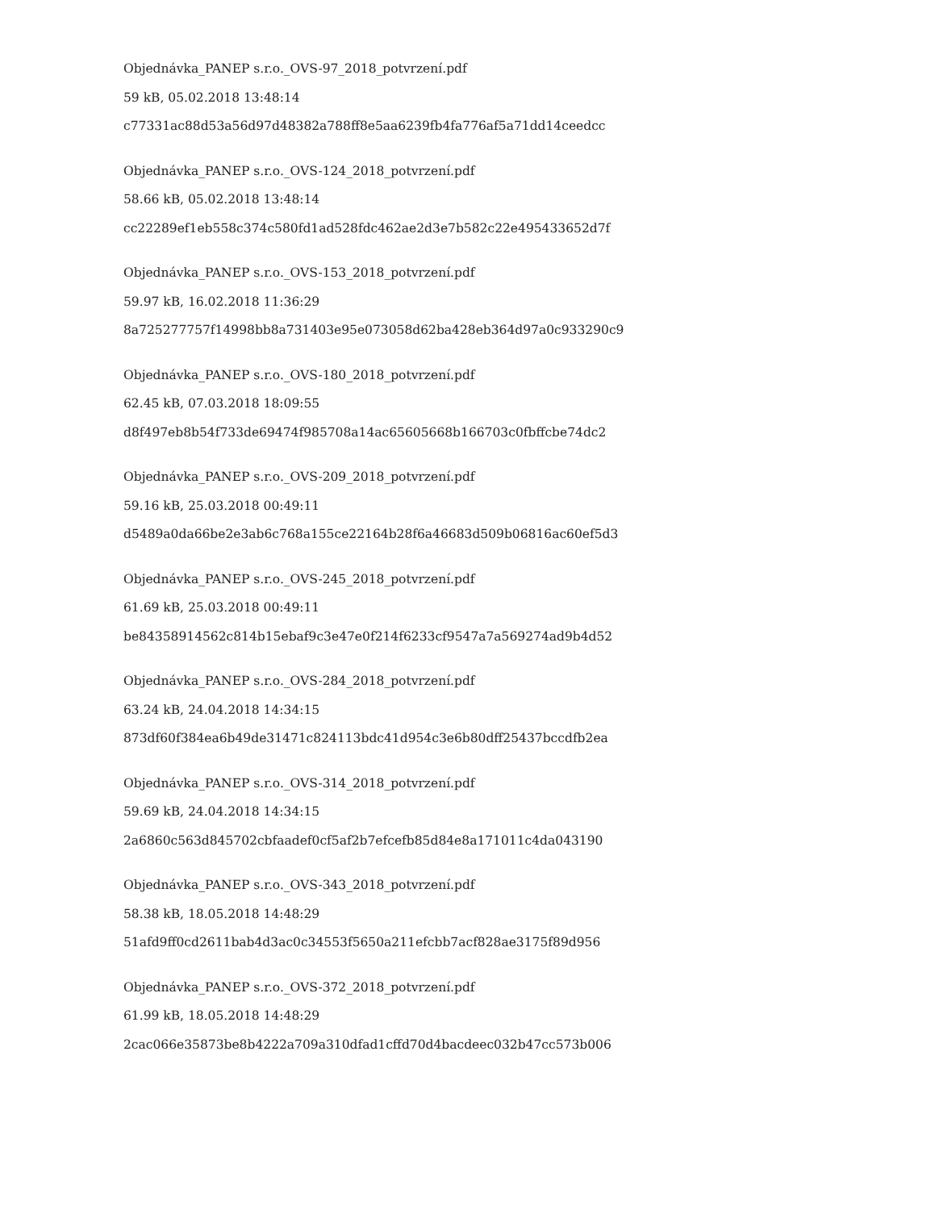Objednávka_PANEP s.r.o._OVS-97_2018_potvrzení.pdf
59 kB, 05.02.2018 13:48:14
c77331ac88d53a56d97d48382a788ff8e5aa6239fb4fa776af5a71dd14ceedcc
Objednávka_PANEP s.r.o._OVS-124_2018_potvrzení.pdf
58.66 kB, 05.02.2018 13:48:14
cc22289ef1eb558c374c580fd1ad528fdc462ae2d3e7b582c22e495433652d7f
Objednávka_PANEP s.r.o._OVS-153_2018_potvrzení.pdf
59.97 kB, 16.02.2018 11:36:29
8a725277757f14998bb8a731403e95e073058d62ba428eb364d97a0c933290c9
Objednávka_PANEP s.r.o._OVS-180_2018_potvrzení.pdf
62.45 kB, 07.03.2018 18:09:55
d8f497eb8b54f733de69474f985708a14ac65605668b166703c0fbffcbe74dc2
Objednávka_PANEP s.r.o._OVS-209_2018_potvrzení.pdf
59.16 kB, 25.03.2018 00:49:11
d5489a0da66be2e3ab6c768a155ce22164b28f6a46683d509b06816ac60ef5d3
Objednávka_PANEP s.r.o._OVS-245_2018_potvrzení.pdf
61.69 kB, 25.03.2018 00:49:11
be84358914562c814b15ebaf9c3e47e0f214f6233cf9547a7a569274ad9b4d52
Objednávka_PANEP s.r.o._OVS-284_2018_potvrzení.pdf
63.24 kB, 24.04.2018 14:34:15
873df60f384ea6b49de31471c824113bdc41d954c3e6b80dff25437bccdfb2ea
Objednávka_PANEP s.r.o._OVS-314_2018_potvrzení.pdf
59.69 kB, 24.04.2018 14:34:15
2a6860c563d845702cbfaadef0cf5af2b7efcefb85d84e8a171011c4da043190
Objednávka_PANEP s.r.o._OVS-343_2018_potvrzení.pdf
58.38 kB, 18.05.2018 14:48:29
51afd9ff0cd2611bab4d3ac0c34553f5650a211efcbb7acf828ae3175f89d956
Objednávka_PANEP s.r.o._OVS-372_2018_potvrzení.pdf
61.99 kB, 18.05.2018 14:48:29
2cac066e35873be8b4222a709a310dfad1cffd70d4bacdeec032b47cc573b006